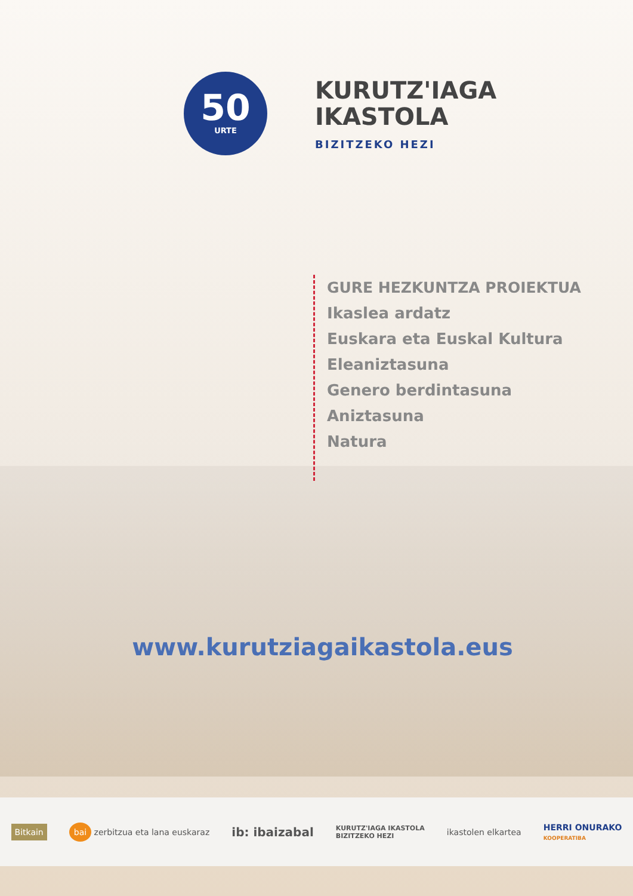50
URTE
KURUTZ'IAGA
IKASTOLA
BIZITZEKO HEZI
GURE HEZKUNTZA PROIEKTUA
Ikaslea ardatz
Euskara eta Euskal Kultura
Eleaniztasuna
Genero berdintasuna
Aniztasuna
Natura
www.kurutziagaikastola.eus
Bitkain
bai zerbitzua eta lana euskaraz
ib: ibaizabal
KURUTZ'IAGA IKASTOLA
BIZITZEKO HEZI
ikastolen elkartea
HERRI ONURAKO
KOOPERATIBA